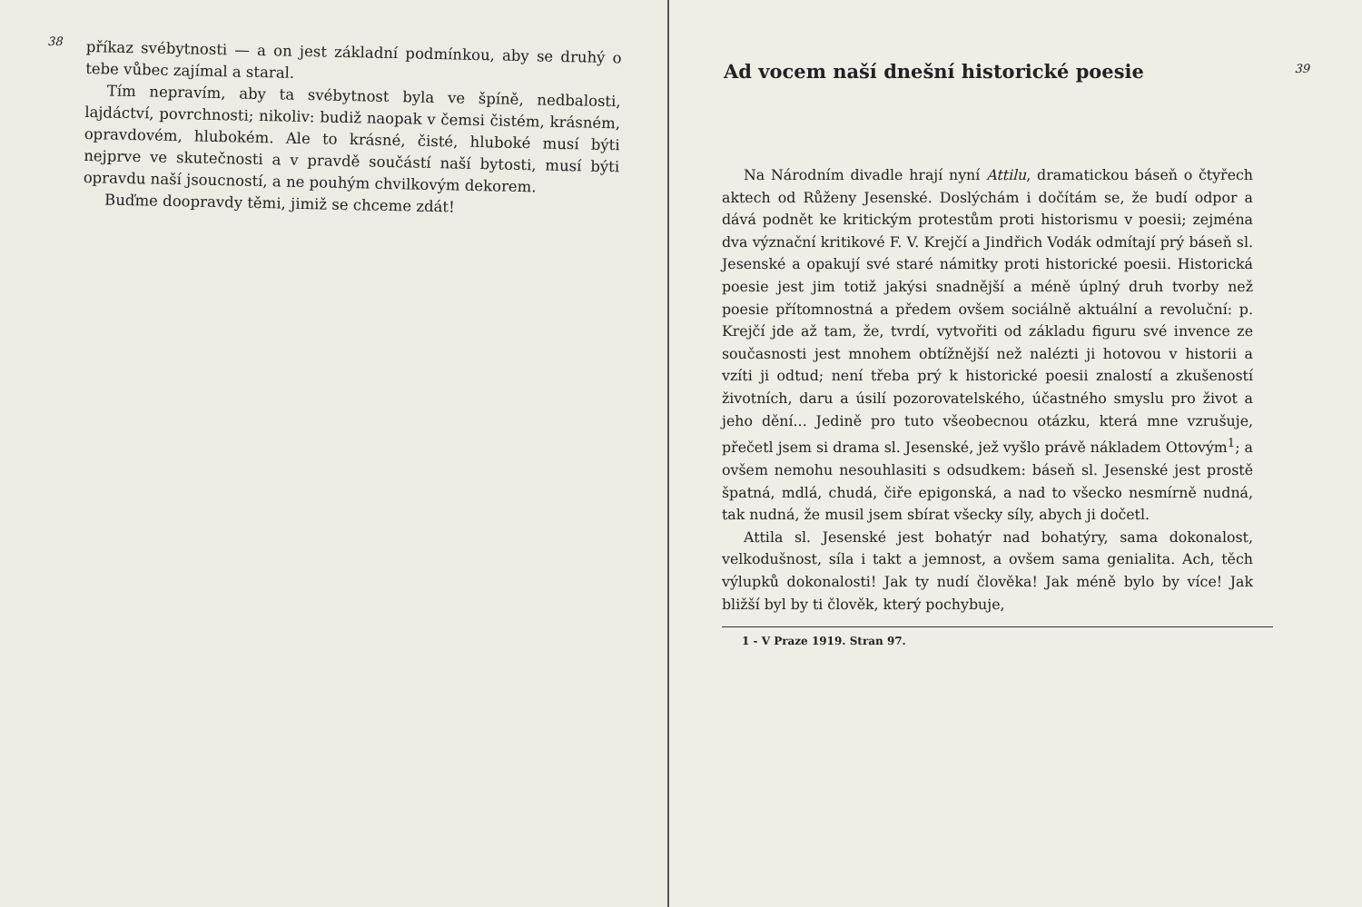38
příkaz svébytnosti — a on jest základní podmínkou, aby se druhý o tebe vůbec zajímal a staral.
Tím nepravím, aby ta svébytnost byla ve špíně, nedbalosti, lajdáctví, povrchnosti; nikoliv: budiž naopak v čemsi čistém, krásném, opravdovém, hlubokém. Ale to krásné, čisté, hluboké musí býti nejprve ve skutečnosti a v pravdě součástí naší bytosti, musí býti opravdu naší jsoucností, a ne pouhým chvilkovým dekorem.
Buďme doopravdy těmi, jimiž se chceme zdát!
39
Ad vocem naší dnešní historické poesie
Na Národním divadle hrají nyní Attilu, dramatickou báseň o čtyřech aktech od Růženy Jesenské. Doslýchám i dočítám se, že budí odpor a dává podnět ke kritickým protestům proti historismu v poesii; zejména dva význační kritikové F. V. Krejčí a Jindřich Vodák odmítají prý báseň sl. Jesenské a opakují své staré námitky proti historické poesii. Historická poesie jest jim totiž jakýsi snadnější a méně úplný druh tvorby než poesie přítomnostná a předem ovšem sociálně aktuální a revoluční: p. Krejčí jde až tam, že, tvrdí, vytvořiti od základu figuru své invence ze současnosti jest mnohem obtížnější než nalézti ji hotovou v historii a vzíti ji odtud; není třeba prý k historické poesii znalostí a zkušeností životních, daru a úsilí pozorovatelského, účastného smyslu pro život a jeho dění... Jedině pro tuto všeobecnou otázku, která mne vzrušuje, přečetl jsem si drama sl. Jesenské, jež vyšlo právě nákladem Ottovým<sup>1</sup>; a ovšem nemohu nesouhlasiti s odsudkem: báseň sl. Jesenské jest prostě špatná, mdlá, chudá, čiře epigonská, a nad to všecko nesmírně nudná, tak nudná, že musil jsem sbírat všecky síly, abych ji dočetl.
Attila sl. Jesenské jest bohatýr nad bohatýry, sama dokonalost, velkodušnost, síla i takt a jemnost, a ovšem sama genialita. Ach, těch výlupků dokonalosti! Jak ty nudí člověka! Jak méně bylo by více! Jak bližší byl by ti člověk, který pochybuje,
1 - V Praze 1919. Stran 97.